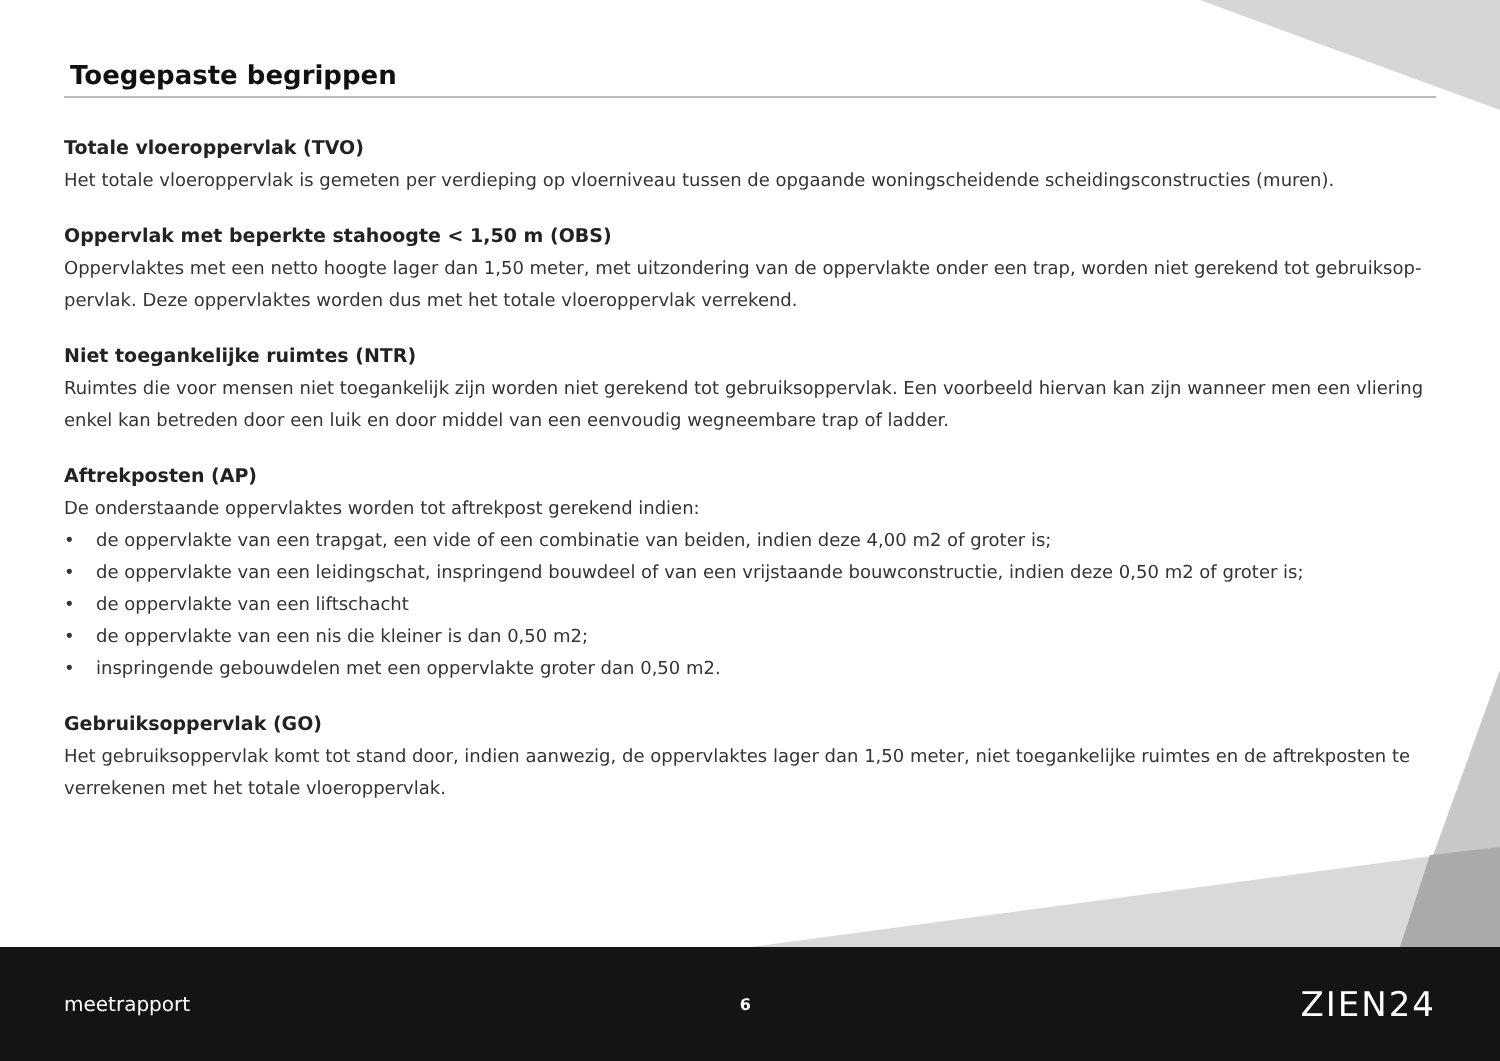Toegepaste begrippen
Totale vloeroppervlak (TVO)
Het totale vloeroppervlak is gemeten per verdieping op vloerniveau tussen de opgaande woningscheidende scheidingsconstructies (muren).
Oppervlak met beperkte stahoogte < 1,50 m (OBS)
Oppervlaktes met een netto hoogte lager dan 1,50 meter, met uitzondering van de oppervlakte onder een trap, worden niet gerekend tot gebruiksop-pervlak. Deze oppervlaktes worden dus met het totale vloeroppervlak verrekend.
Niet toegankelijke ruimtes (NTR)
Ruimtes die voor mensen niet toegankelijk zijn worden niet gerekend tot gebruiksoppervlak. Een voorbeeld hiervan kan zijn wanneer men een vliering enkel kan betreden door een luik en door middel van een eenvoudig wegneembare trap of ladder.
Aftrekposten (AP)
De onderstaande oppervlaktes worden tot aftrekpost gerekend indien:
• de oppervlakte van een trapgat, een vide of een combinatie van beiden, indien deze 4,00 m2 of groter is;
• de oppervlakte van een leidingschat, inspringend bouwdeel of van een vrijstaande bouwconstructie, indien deze 0,50 m2 of groter is;
• de oppervlakte van een liftschacht
• de oppervlakte van een nis die kleiner is dan 0,50 m2;
• inspringende gebouwdelen met een oppervlakte groter dan 0,50 m2.
Gebruiksoppervlak (GO)
Het gebruiksoppervlak komt tot stand door, indien aanwezig, de oppervlaktes lager dan 1,50 meter, niet toegankelijke ruimtes en de aftrekposten te verrekenen met het totale vloeroppervlak.
meetrapport 6 ZIEN24